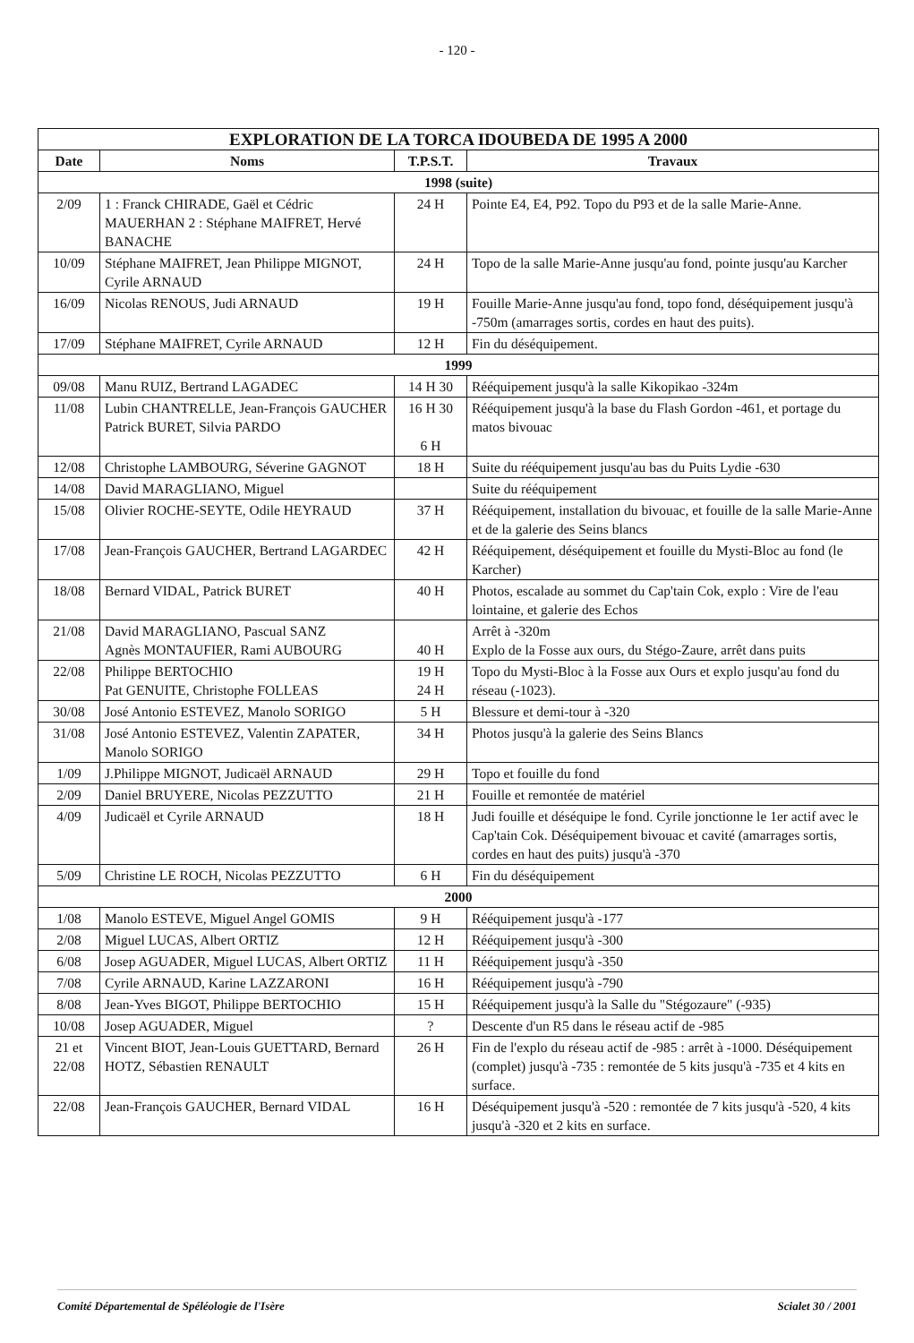- 120 -
| EXPLORATION DE LA TORCA IDOUBEDA DE 1995 A 2000 | | | |
| --- | --- | --- | --- |
| Date | Noms | T.P.S.T. | Travaux |
| 1998 (suite) | | | |
| 2/09 | 1 : Franck CHIRADE, Gaël et Cédric MAUERHAN 2 : Stéphane MAIFRET, Hervé BANACHE | 24 H | Pointe E4, E4, P92. Topo du P93 et de la salle Marie-Anne. |
| 10/09 | Stéphane MAIFRET, Jean Philippe MIGNOT, Cyrile ARNAUD | 24 H | Topo de la salle Marie-Anne jusqu'au fond, pointe jusqu'au Karcher |
| 16/09 | Nicolas RENOUS, Judi ARNAUD | 19 H | Fouille Marie-Anne jusqu'au fond, topo fond, déséquipement jusqu'à -750m (amarrages sortis, cordes en haut des puits). |
| 17/09 | Stéphane MAIFRET, Cyrile ARNAUD | 12 H | Fin du déséquipement. |
| 1999 | | | |
| 09/08 | Manu RUIZ, Bertrand LAGADEC | 14 H 30 | Rééquipement jusqu'à la salle Kikopikao -324m |
| 11/08 | Lubin CHANTRELLE, Jean-François GAUCHER Patrick BURET, Silvia PARDO | 16 H 30 6 H | Rééquipement jusqu'à la base du Flash Gordon -461, et portage du matos bivouac |
| 12/08 | Christophe LAMBOURG, Séverine GAGNOT | 18 H | Suite du rééquipement jusqu'au bas du Puits Lydie -630 |
| 14/08 | David MARAGLIANO, Miguel | | Suite du rééquipement |
| 15/08 | Olivier ROCHE-SEYTE, Odile HEYRAUD | 37 H | Rééquipement, installation du bivouac, et fouille de la salle Marie-Anne et de la galerie des Seins blancs |
| 17/08 | Jean-François GAUCHER, Bertrand LAGARDEC | 42 H | Rééquipement, déséquipement et fouille du Mysti-Bloc au fond (le Karcher) |
| 18/08 | Bernard VIDAL, Patrick BURET | 40 H | Photos, escalade au sommet du Cap'tain Cok, explo : Vire de l'eau lointaine, et galerie des Echos |
| 21/08 | David MARAGLIANO, Pascual SANZ Agnès MONTAUFIER, Rami AUBOURG | 40 H | Arrêt à -320m Explo de la Fosse aux ours, du Stégo-Zaure, arrêt dans puits |
| 22/08 | Philippe BERTOCHIO Pat GENUITE, Christophe FOLLEAS | 19 H 24 H | Topo du Mysti-Bloc à la Fosse aux Ours et explo jusqu'au fond du réseau (-1023). |
| 30/08 | José Antonio ESTEVEZ, Manolo SORIGO | 5 H | Blessure et demi-tour à -320 |
| 31/08 | José Antonio ESTEVEZ, Valentin ZAPATER, Manolo SORIGO | 34 H | Photos jusqu'à la galerie des Seins Blancs |
| 1/09 | J.Philippe MIGNOT, Judicaël ARNAUD | 29 H | Topo et fouille du fond |
| 2/09 | Daniel BRUYERE, Nicolas PEZZUTTO | 21 H | Fouille et remontée de matériel |
| 4/09 | Judicaël et Cyrile ARNAUD | 18 H | Judi fouille et déséquipe le fond. Cyrile jonctionne le 1er actif avec le Cap'tain Cok. Déséquipement bivouac et cavité (amarrages sortis, cordes en haut des puits) jusqu'à -370 |
| 5/09 | Christine LE ROCH, Nicolas PEZZUTTO | 6 H | Fin du déséquipement |
| 2000 | | | |
| 1/08 | Manolo ESTEVE, Miguel Angel GOMIS | 9 H | Rééquipement jusqu'à -177 |
| 2/08 | Miguel LUCAS, Albert ORTIZ | 12 H | Rééquipement jusqu'à -300 |
| 6/08 | Josep AGUADER, Miguel LUCAS, Albert ORTIZ | 11 H | Rééquipement jusqu'à -350 |
| 7/08 | Cyrile ARNAUD, Karine LAZZARONI | 16 H | Rééquipement jusqu'à -790 |
| 8/08 | Jean-Yves BIGOT, Philippe BERTOCHIO | 15 H | Rééquipement jusqu'à la Salle du "Stégozaure" (-935) |
| 10/08 | Josep AGUADER, Miguel | ? | Descente d'un R5 dans le réseau actif de -985 |
| 21 et 22/08 | Vincent BIOT, Jean-Louis GUETTARD, Bernard HOTZ, Sébastien RENAULT | 26 H | Fin de l'explo du réseau actif de -985 : arrêt à -1000. Déséquipement (complet) jusqu'à -735 : remontée de 5 kits jusqu'à -735 et 4 kits en surface. |
| 22/08 | Jean-François GAUCHER, Bernard VIDAL | 16 H | Déséquipement jusqu'à -520 : remontée de 7 kits jusqu'à -520, 4 kits jusqu'à -320 et 2 kits en surface. |
Comité Départemental de Spéléologie de l'Isère Scialet 30 / 2001